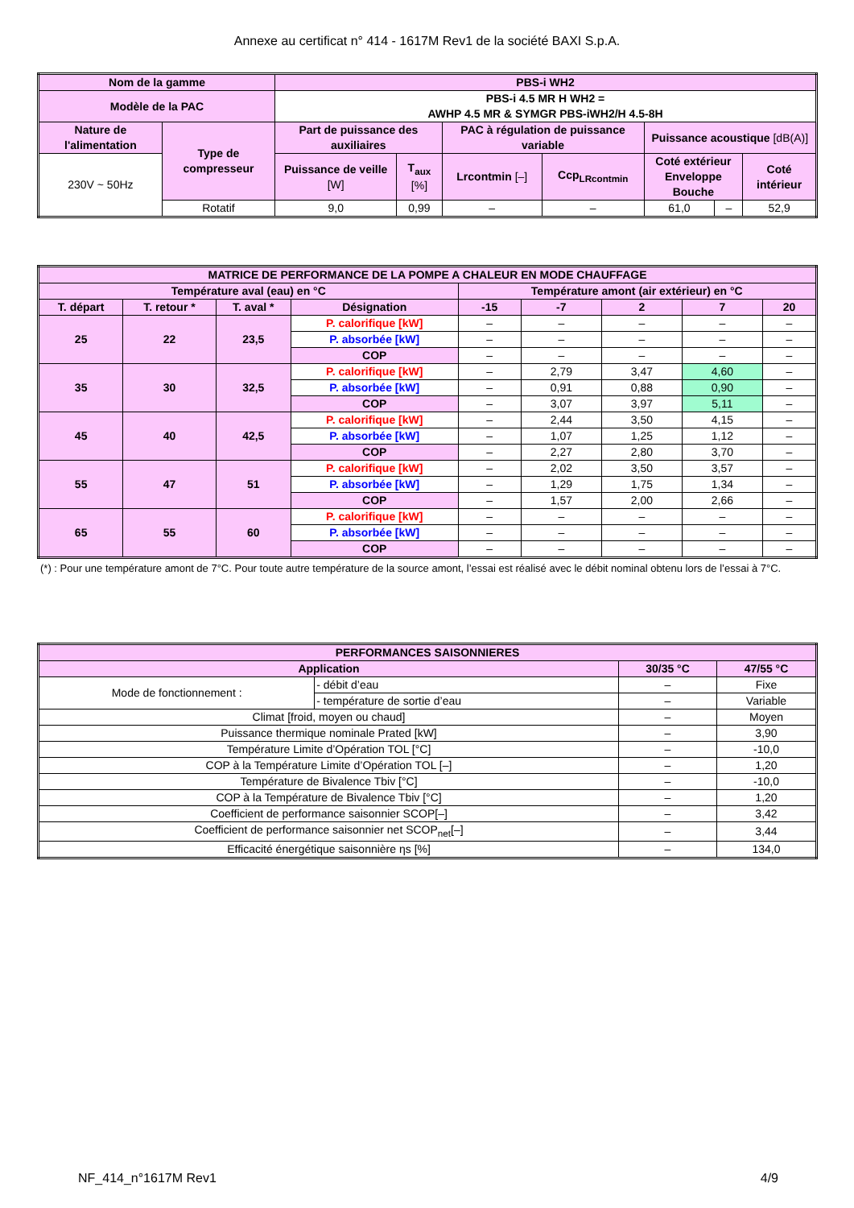Annexe au certificat n° 414 - 1617M Rev1 de la société BAXI S.p.A.
| Nom de la gamme | | PBS-i WH2 | | | | | | |
| --- | --- | --- | --- | --- | --- | --- | --- | --- |
| Modèle de la PAC | | PBS-i 4.5 MR H WH2 = AWHP 4.5 MR & SYMGR PBS-iWH2/H 4.5-8H | | | | | | |
| Nature de l'alimentation | Type de compresseur | Part de puissance des auxiliaires | | PAC à régulation de puissance variable | | Puissance acoustique [dB(A)] | | |
| 230V ~ 50Hz | | Puissance de veille [W] | T<sub>aux</sub> [%] | Lrcontmin [–] | Ccp<sub>LRcontmin</sub> | Coté extérieur Enveloppe Bouche | | Coté intérieur |
| | Rotatif | 9,0 | 0,99 | – | – | 61,0 | – | 52,9 |
| MATRICE DE PERFORMANCE DE LA POMPE A CHALEUR EN MODE CHAUFFAGE | | | | | | | | |
| --- | --- | --- | --- | --- | --- | --- | --- | --- |
| Température aval (eau) en °C | | | | Température amont (air extérieur) en °C | | | | |
| T. départ | T. retour * | T. aval * | Désignation | -15 | -7 | 2 | 7 | 20 |
| 25 | 22 | 23,5 | P. calorifique [kW] | – | – | – | – | – |
| | | | P. absorbée [kW] | – | – | – | – | – |
| | | | COP | – | – | – | – | – |
| 35 | 30 | 32,5 | P. calorifique [kW] | – | 2,79 | 3,47 | 4,60 | – |
| | | | P. absorbée [kW] | – | 0,91 | 0,88 | 0,90 | – |
| | | | COP | – | 3,07 | 3,97 | 5,11 | – |
| 45 | 40 | 42,5 | P. calorifique [kW] | – | 2,44 | 3,50 | 4,15 | – |
| | | | P. absorbée [kW] | – | 1,07 | 1,25 | 1,12 | – |
| | | | COP | – | 2,27 | 2,80 | 3,70 | – |
| 55 | 47 | 51 | P. calorifique [kW] | – | 2,02 | 3,50 | 3,57 | – |
| | | | P. absorbée [kW] | – | 1,29 | 1,75 | 1,34 | – |
| | | | COP | – | 1,57 | 2,00 | 2,66 | – |
| 65 | 55 | 60 | P. calorifique [kW] | – | – | – | – | – |
| | | | P. absorbée [kW] | – | – | – | – | – |
| | | | COP | – | – | – | – | – |
(*) : Pour une température amont de 7°C. Pour toute autre température de la source amont, l’essai est réalisé avec le débit nominal obtenu lors de l’essai à 7°C.
| PERFORMANCES SAISONNIERES | | | |
| --- | --- | --- | --- |
| Application | | 30/35 °C | 47/55 °C |
| Mode de fonctionnement : | - débit d’eau | – | Fixe |
| | - température de sortie d’eau | – | Variable |
| Climat [froid, moyen ou chaud] | | – | Moyen |
| Puissance thermique nominale Prated [kW] | | – | 3,90 |
| Température Limite d’Opération TOL [°C] | | – | -10,0 |
| COP à la Température Limite d’Opération TOL [–] | | – | 1,20 |
| Température de Bivalence Tbiv [°C] | | – | -10,0 |
| COP à la Température de Bivalence Tbiv [°C] | | – | 1,20 |
| Coefficient de performance saisonnier SCOP[–] | | – | 3,42 |
| Coefficient de performance saisonnier net SCOP<sub>net</sub>[–] | | – | 3,44 |
| Efficacité énergétique saisonnière ηs [%] | | – | 134,0 |
NF_414_n°1617M Rev1 4/9